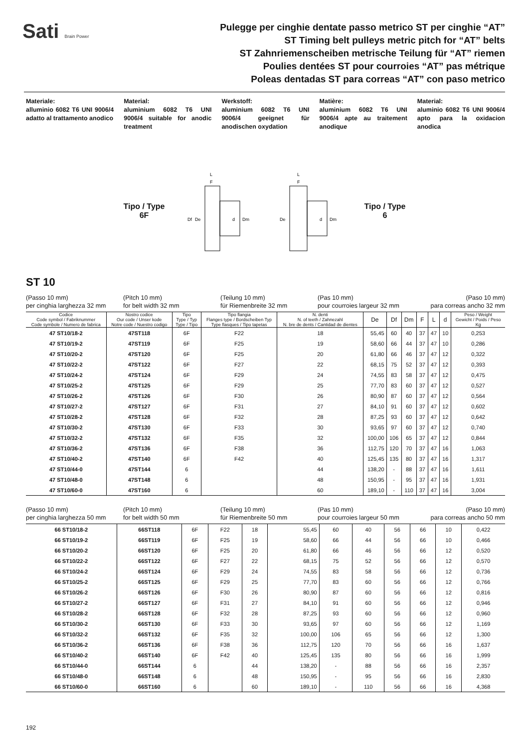Sati Brain Power
Pulegge per cinghie dentate passo metrico ST per cinghie “AT”
ST Timing belt pulleys metric pitch for “AT” belts
ST Zahnriemenscheiben metrische Teilung für “AT” riemen
Poulies dentées ST pour courroies “AT” pas métrique
Poleas dentadas ST para correas “AT” con paso metrico
Materiale:
alluminio 6082 T6 UNI 9006/4 adatto al trattamento anodico
Material:
aluminium 6082 T6 UNI 9006/4 suitable for anodic treatment
Werkstoff:
aluminium 6082 T6 UNI 9006/4 geeignet für anodischen oxydation
Matière:
aluminium 6082 T6 UNI 9006/4 apte au traitement anodique
Material:
aluminio 6082 T6 UNI 9006/4 apto para la oxidacion anodica
Tipo / Type
6F
L
F
Df
De
d
Dm
L
F
De
d
Dm
Tipo / Type
6
ST 10
(Passo 10 mm)
per cinghia larghezza 32 mm
(Pitch 10 mm)
for belt width 32 mm
(Teilung 10 mm)
für Riemenbreite 32 mm
(Pas 10 mm)
pour courroies largeur 32 mm
(Paso 10 mm)
para correas ancho 32 mm
| Codice Code symbol / Fabriknummer Code symbole / Numero de fabrica | Nostro codice Our code / Unser kode Notre code / Nuestro codigo | Tipo Type / Typ Type / Tipo | Tipo flangia Flanges type / Bordscheiben Typ Type flasques / Tipo tapetas | N. denti N. of teeth / Zahnezahl N. bre de dents / Cantidad de dientes | De | Df | Dm | F | L | d | Peso / Weight Gewicht / Poids / Peso Kg |
| --- | --- | --- | --- | --- | --- | --- | --- | --- | --- | --- | --- |
| 47 ST10/18-2 | 47ST118 | 6F | F22 | 18 | 55,45 | 60 | 40 | 37 | 47 | 10 | 0,253 |
| 47 ST10/19-2 | 47ST119 | 6F | F25 | 19 | 58,60 | 66 | 44 | 37 | 47 | 10 | 0,286 |
| 47 ST10/20-2 | 47ST120 | 6F | F25 | 20 | 61,80 | 66 | 46 | 37 | 47 | 12 | 0,322 |
| 47 ST10/22-2 | 47ST122 | 6F | F27 | 22 | 68,15 | 75 | 52 | 37 | 47 | 12 | 0,393 |
| 47 ST10/24-2 | 47ST124 | 6F | F29 | 24 | 74,55 | 83 | 58 | 37 | 47 | 12 | 0,475 |
| 47 ST10/25-2 | 47ST125 | 6F | F29 | 25 | 77,70 | 83 | 60 | 37 | 47 | 12 | 0,527 |
| 47 ST10/26-2 | 47ST126 | 6F | F30 | 26 | 80,90 | 87 | 60 | 37 | 47 | 12 | 0,564 |
| 47 ST10/27-2 | 47ST127 | 6F | F31 | 27 | 84,10 | 91 | 60 | 37 | 47 | 12 | 0,602 |
| 47 ST10/28-2 | 47ST128 | 6F | F32 | 28 | 87,25 | 93 | 60 | 37 | 47 | 12 | 0,642 |
| 47 ST10/30-2 | 47ST130 | 6F | F33 | 30 | 93,65 | 97 | 60 | 37 | 47 | 12 | 0,740 |
| 47 ST10/32-2 | 47ST132 | 6F | F35 | 32 | 100,00 | 106 | 65 | 37 | 47 | 12 | 0,844 |
| 47 ST10/36-2 | 47ST136 | 6F | F38 | 36 | 112,75 | 120 | 70 | 37 | 47 | 16 | 1,063 |
| 47 ST10/40-2 | 47ST140 | 6F | F42 | 40 | 125,45 | 135 | 80 | 37 | 47 | 16 | 1,317 |
| 47 ST10/44-0 | 47ST144 | 6 | | 44 | 138,20 | - | 88 | 37 | 47 | 16 | 1,611 |
| 47 ST10/48-0 | 47ST148 | 6 | | 48 | 150,95 | - | 95 | 37 | 47 | 16 | 1,931 |
| 47 ST10/60-0 | 47ST160 | 6 | | 60 | 189,10 | - | 110 | 37 | 47 | 16 | 3,004 |
(Passo 10 mm)
per cinghia larghezza 50 mm
(Pitch 10 mm)
for belt width 50 mm
(Teilung 10 mm)
für Riemenbreite 50 mm
(Pas 10 mm)
pour courroies largeur 50 mm
(Paso 10 mm)
para correas ancho 50 mm
| 66 ST10/18-2 | 66ST118 | 6F | F22 | 18 | 55,45 | 60 | 40 | 56 | 66 | 10 | 0,422 |
| 66 ST10/19-2 | 66ST119 | 6F | F25 | 19 | 58,60 | 66 | 44 | 56 | 66 | 10 | 0,466 |
| 66 ST10/20-2 | 66ST120 | 6F | F25 | 20 | 61,80 | 66 | 46 | 56 | 66 | 12 | 0,520 |
| 66 ST10/22-2 | 66ST122 | 6F | F27 | 22 | 68,15 | 75 | 52 | 56 | 66 | 12 | 0,570 |
| 66 ST10/24-2 | 66ST124 | 6F | F29 | 24 | 74,55 | 83 | 58 | 56 | 66 | 12 | 0,736 |
| 66 ST10/25-2 | 66ST125 | 6F | F29 | 25 | 77,70 | 83 | 60 | 56 | 66 | 12 | 0,766 |
| 66 ST10/26-2 | 66ST126 | 6F | F30 | 26 | 80,90 | 87 | 60 | 56 | 66 | 12 | 0,816 |
| 66 ST10/27-2 | 66ST127 | 6F | F31 | 27 | 84,10 | 91 | 60 | 56 | 66 | 12 | 0,946 |
| 66 ST10/28-2 | 66ST128 | 6F | F32 | 28 | 87,25 | 93 | 60 | 56 | 66 | 12 | 0,960 |
| 66 ST10/30-2 | 66ST130 | 6F | F33 | 30 | 93,65 | 97 | 60 | 56 | 66 | 12 | 1,169 |
| 66 ST10/32-2 | 66ST132 | 6F | F35 | 32 | 100,00 | 106 | 65 | 56 | 66 | 12 | 1,300 |
| 66 ST10/36-2 | 66ST136 | 6F | F38 | 36 | 112,75 | 120 | 70 | 56 | 66 | 16 | 1,637 |
| 66 ST10/40-2 | 66ST140 | 6F | F42 | 40 | 125,45 | 135 | 80 | 56 | 66 | 16 | 1,999 |
| 66 ST10/44-0 | 66ST144 | 6 | | 44 | 138,20 | - | 88 | 56 | 66 | 16 | 2,357 |
| 66 ST10/48-0 | 66ST148 | 6 | | 48 | 150,95 | - | 95 | 56 | 66 | 16 | 2,830 |
| 66 ST10/60-0 | 66ST160 | 6 | | 60 | 189,10 | - | 110 | 56 | 66 | 16 | 4,368 |
192